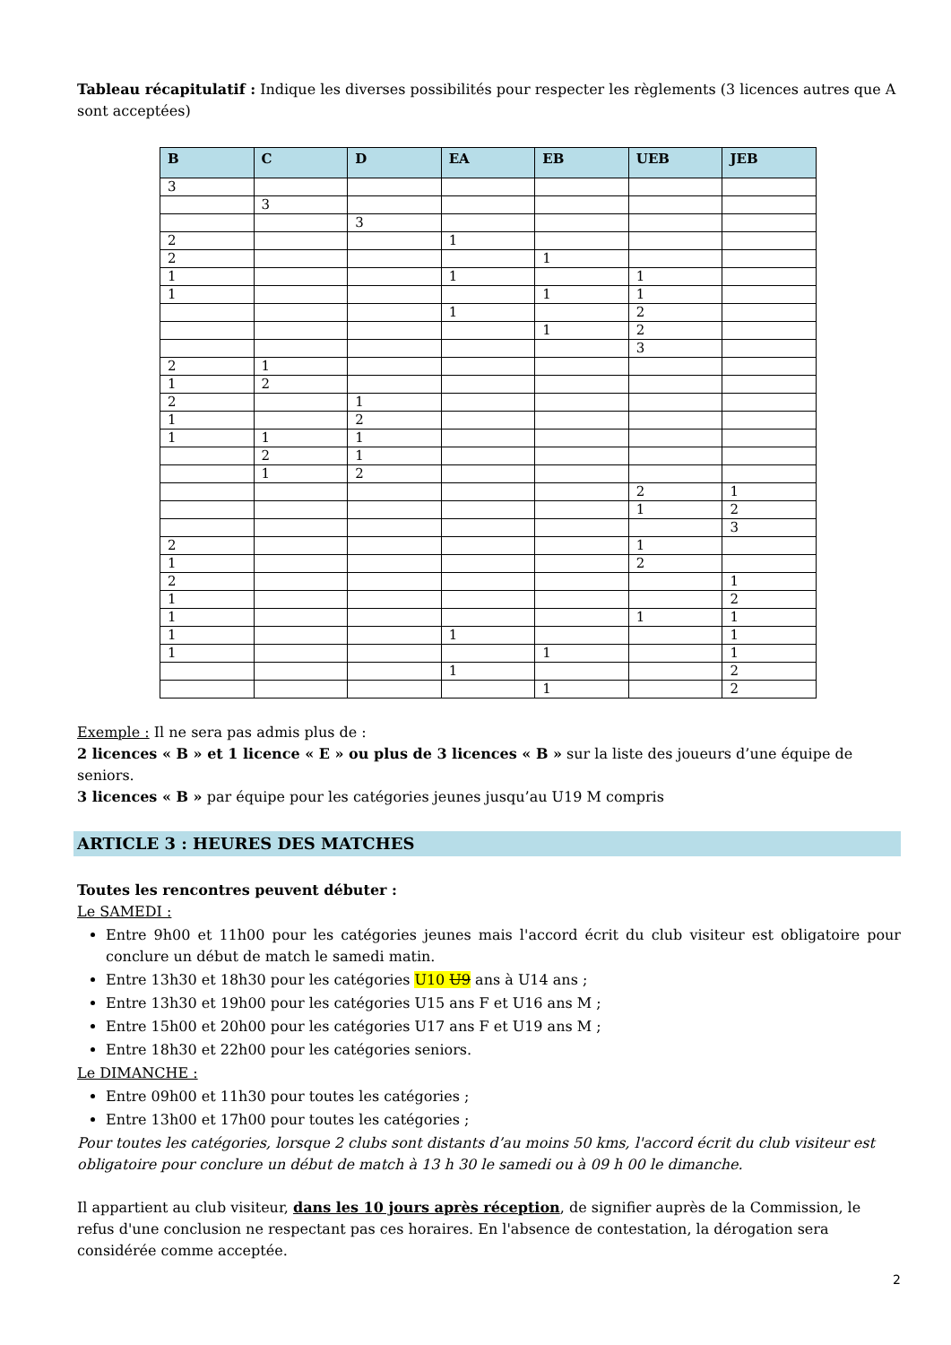Tableau récapitulatif : Indique les diverses possibilités pour respecter les règlements (3 licences autres que A sont acceptées)
| B | C | D | EA | EB | UEB | JEB |
| --- | --- | --- | --- | --- | --- | --- |
| 3 | | | | | | |
| | 3 | | | | | |
| | | 3 | | | | |
| 2 | | | 1 | | | |
| 2 | | | | 1 | | |
| 1 | | | 1 | | 1 | |
| 1 | | | | 1 | 1 | |
| | | | 1 | | 2 | |
| | | | | 1 | 2 | |
| | | | | | 3 | |
| 2 | 1 | | | | | |
| 1 | 2 | | | | | |
| 2 | | 1 | | | | |
| 1 | | 2 | | | | |
| 1 | 1 | 1 | | | | |
| | 2 | 1 | | | | |
| | 1 | 2 | | | | |
| | | | | | 2 | 1 |
| | | | | | 1 | 2 |
| | | | | | | 3 |
| 2 | | | | | 1 | |
| 1 | | | | | 2 | |
| 2 | | | | | | 1 |
| 1 | | | | | | 2 |
| 1 | | | | | 1 | 1 |
| 1 | | | 1 | | | 1 |
| 1 | | | | 1 | | 1 |
| | | | 1 | | | 2 |
| | | | | 1 | | 2 |
Exemple : Il ne sera pas admis plus de :
2 licences « B » et 1 licence « E » ou plus de 3 licences « B » sur la liste des joueurs d’une équipe de seniors.
3 licences « B » par équipe pour les catégories jeunes jusqu’au U19 M compris
ARTICLE 3 : HEURES DES MATCHES
Toutes les rencontres peuvent débuter :
Le SAMEDI :
Entre 9h00 et 11h00 pour les catégories jeunes mais l'accord écrit du club visiteur est obligatoire pour conclure un début de match le samedi matin.
Entre 13h30 et 18h30 pour les catégories U10 U9 ans à U14 ans ;
Entre 13h30 et 19h00 pour les catégories U15 ans F et U16 ans M ;
Entre 15h00 et 20h00 pour les catégories U17 ans F et U19 ans M ;
Entre 18h30 et 22h00 pour les catégories seniors.
Le DIMANCHE :
Entre 09h00 et 11h30 pour toutes les catégories ;
Entre 13h00 et 17h00 pour toutes les catégories ;
Pour toutes les catégories, lorsque 2 clubs sont distants d’au moins 50 kms, l'accord écrit du club visiteur est obligatoire pour conclure un début de match à 13 h 30 le samedi ou à 09 h 00 le dimanche.
Il appartient au club visiteur, dans les 10 jours après réception, de signifier auprès de la Commission, le refus d'une conclusion ne respectant pas ces horaires. En l'absence de contestation, la dérogation sera considérée comme acceptée.
2